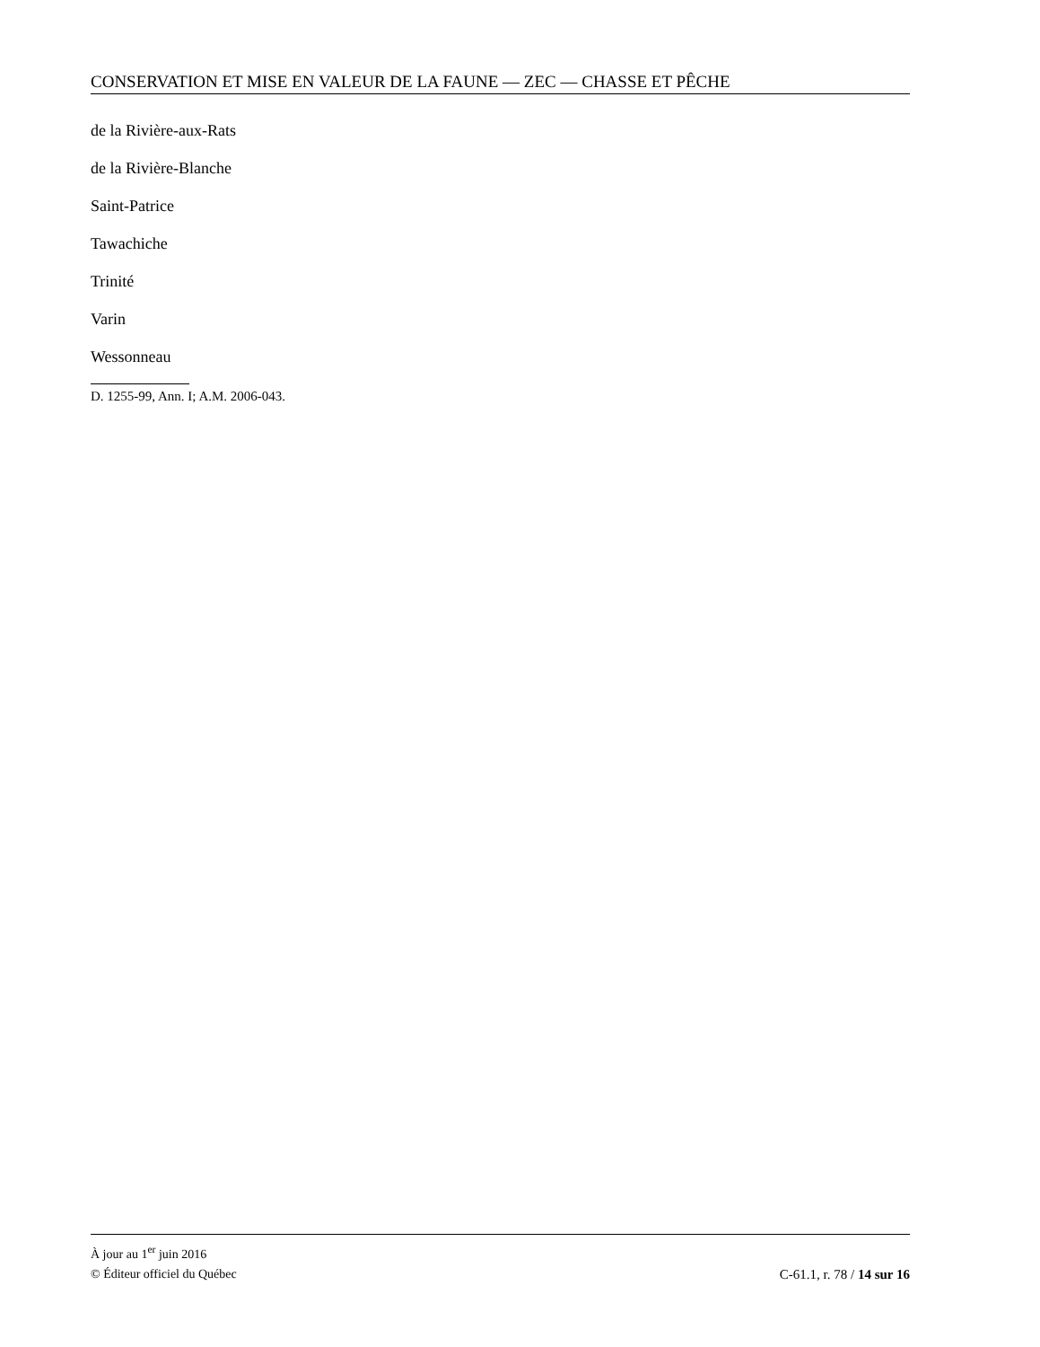CONSERVATION ET MISE EN VALEUR DE LA FAUNE — ZEC — CHASSE ET PÊCHE
de la Rivière-aux-Rats
de la Rivière-Blanche
Saint-Patrice
Tawachiche
Trinité
Varin
Wessonneau
D. 1255-99, Ann. I; A.M. 2006-043.
À jour au 1<sup>er</sup> juin 2016
© Éditeur officiel du Québec C-61.1, r. 78 / 14 sur 16